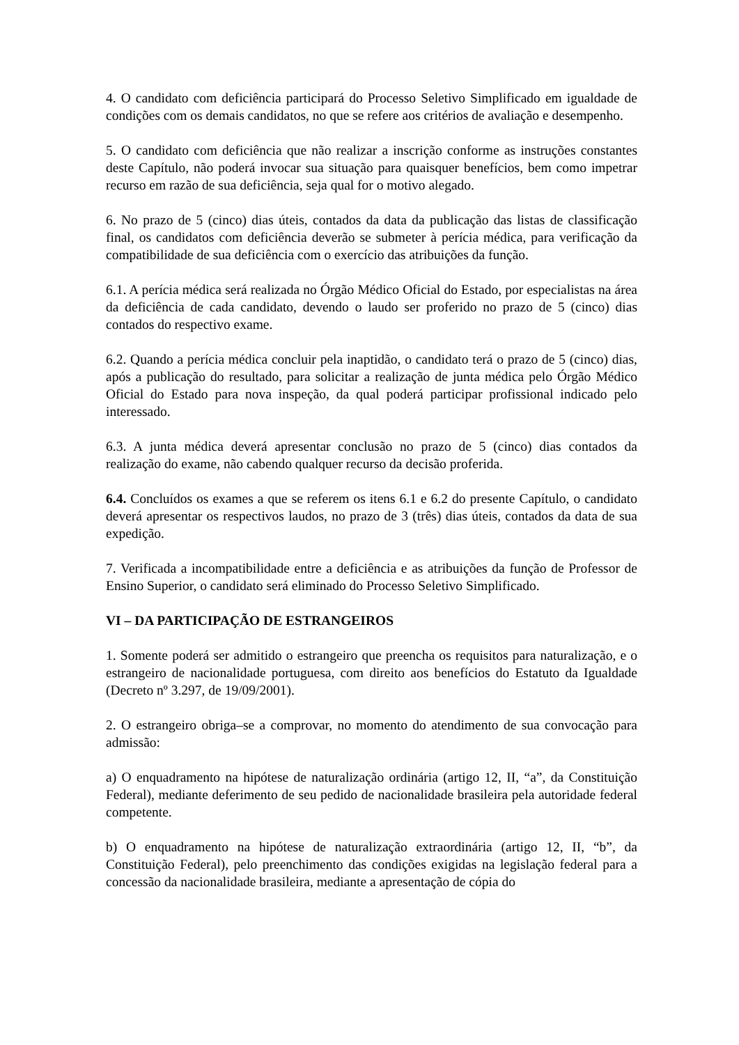4. O candidato com deficiência participará do Processo Seletivo Simplificado em igualdade de condições com os demais candidatos, no que se refere aos critérios de avaliação e desempenho.
5. O candidato com deficiência que não realizar a inscrição conforme as instruções constantes deste Capítulo, não poderá invocar sua situação para quaisquer benefícios, bem como impetrar recurso em razão de sua deficiência, seja qual for o motivo alegado.
6. No prazo de 5 (cinco) dias úteis, contados da data da publicação das listas de classificação final, os candidatos com deficiência deverão se submeter à perícia médica, para verificação da compatibilidade de sua deficiência com o exercício das atribuições da função.
6.1. A perícia médica será realizada no Órgão Médico Oficial do Estado, por especialistas na área da deficiência de cada candidato, devendo o laudo ser proferido no prazo de 5 (cinco) dias contados do respectivo exame.
6.2. Quando a perícia médica concluir pela inaptidão, o candidato terá o prazo de 5 (cinco) dias, após a publicação do resultado, para solicitar a realização de junta médica pelo Órgão Médico Oficial do Estado para nova inspeção, da qual poderá participar profissional indicado pelo interessado.
6.3. A junta médica deverá apresentar conclusão no prazo de 5 (cinco) dias contados da realização do exame, não cabendo qualquer recurso da decisão proferida.
6.4. Concluídos os exames a que se referem os itens 6.1 e 6.2 do presente Capítulo, o candidato deverá apresentar os respectivos laudos, no prazo de 3 (três) dias úteis, contados da data de sua expedição.
7. Verificada a incompatibilidade entre a deficiência e as atribuições da função de Professor de Ensino Superior, o candidato será eliminado do Processo Seletivo Simplificado.
VI – DA PARTICIPAÇÃO DE ESTRANGEIROS
1. Somente poderá ser admitido o estrangeiro que preencha os requisitos para naturalização, e o estrangeiro de nacionalidade portuguesa, com direito aos benefícios do Estatuto da Igualdade (Decreto nº 3.297, de 19/09/2001).
2. O estrangeiro obriga–se a comprovar, no momento do atendimento de sua convocação para admissão:
a) O enquadramento na hipótese de naturalização ordinária (artigo 12, II, “a”, da Constituição Federal), mediante deferimento de seu pedido de nacionalidade brasileira pela autoridade federal competente.
b) O enquadramento na hipótese de naturalização extraordinária (artigo 12, II, “b”, da Constituição Federal), pelo preenchimento das condições exigidas na legislação federal para a concessão da nacionalidade brasileira, mediante a apresentação de cópia do